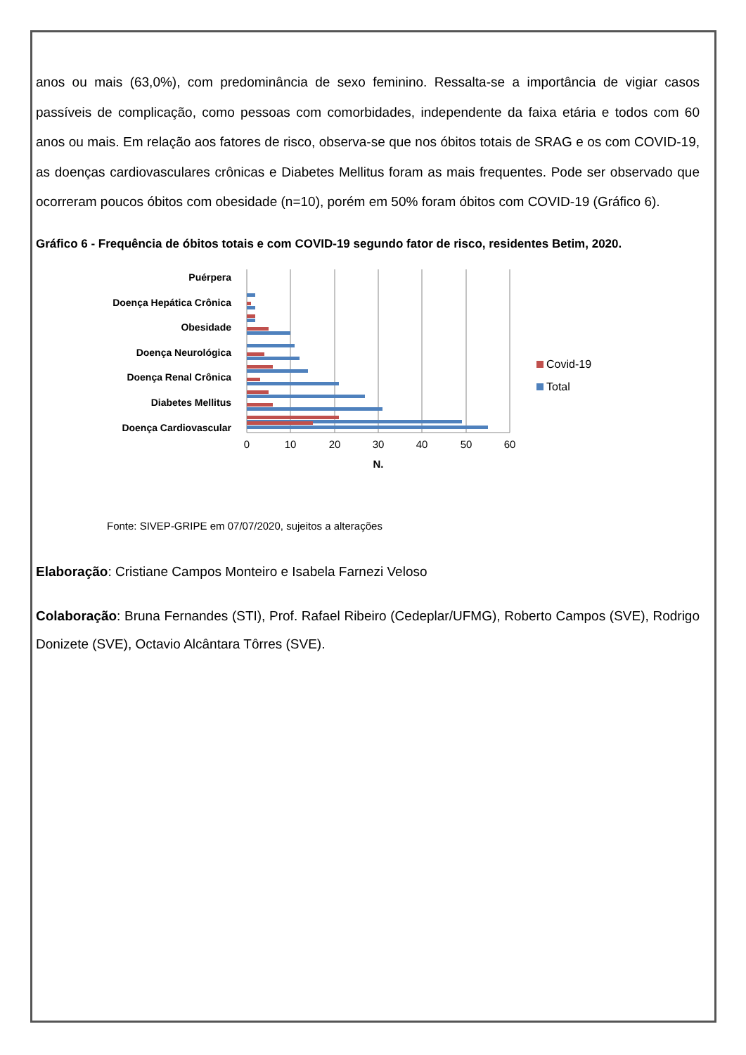anos ou mais (63,0%), com predominância de sexo feminino. Ressalta-se a importância de vigiar casos passíveis de complicação, como pessoas com comorbidades, independente da faixa etária e todos com 60 anos ou mais. Em relação aos fatores de risco, observa-se que nos óbitos totais de SRAG e os com COVID-19, as doenças cardiovasculares crônicas e Diabetes Mellitus foram as mais frequentes. Pode ser observado que ocorreram poucos óbitos com obesidade (n=10), porém em 50% foram óbitos com COVID-19 (Gráfico 6).
Gráfico 6 - Frequência de óbitos totais e com COVID-19 segundo fator de risco, residentes Betim, 2020.
Puérpera
Doença Hepática Crônica
Obesidade
Doença Neurológica
Doença Renal Crônica
Diabetes Mellitus
Doença Cardiovascular
0
10
20
30
40
50
60
N.
Covid-19
Total
Fonte: SIVEP-GRIPE em 07/07/2020, sujeitos a alterações
Elaboração: Cristiane Campos Monteiro e Isabela Farnezi Veloso
Colaboração: Bruna Fernandes (STI), Prof. Rafael Ribeiro (Cedeplar/UFMG), Roberto Campos (SVE), Rodrigo Donizete (SVE), Octavio Alcântara Tôrres (SVE).